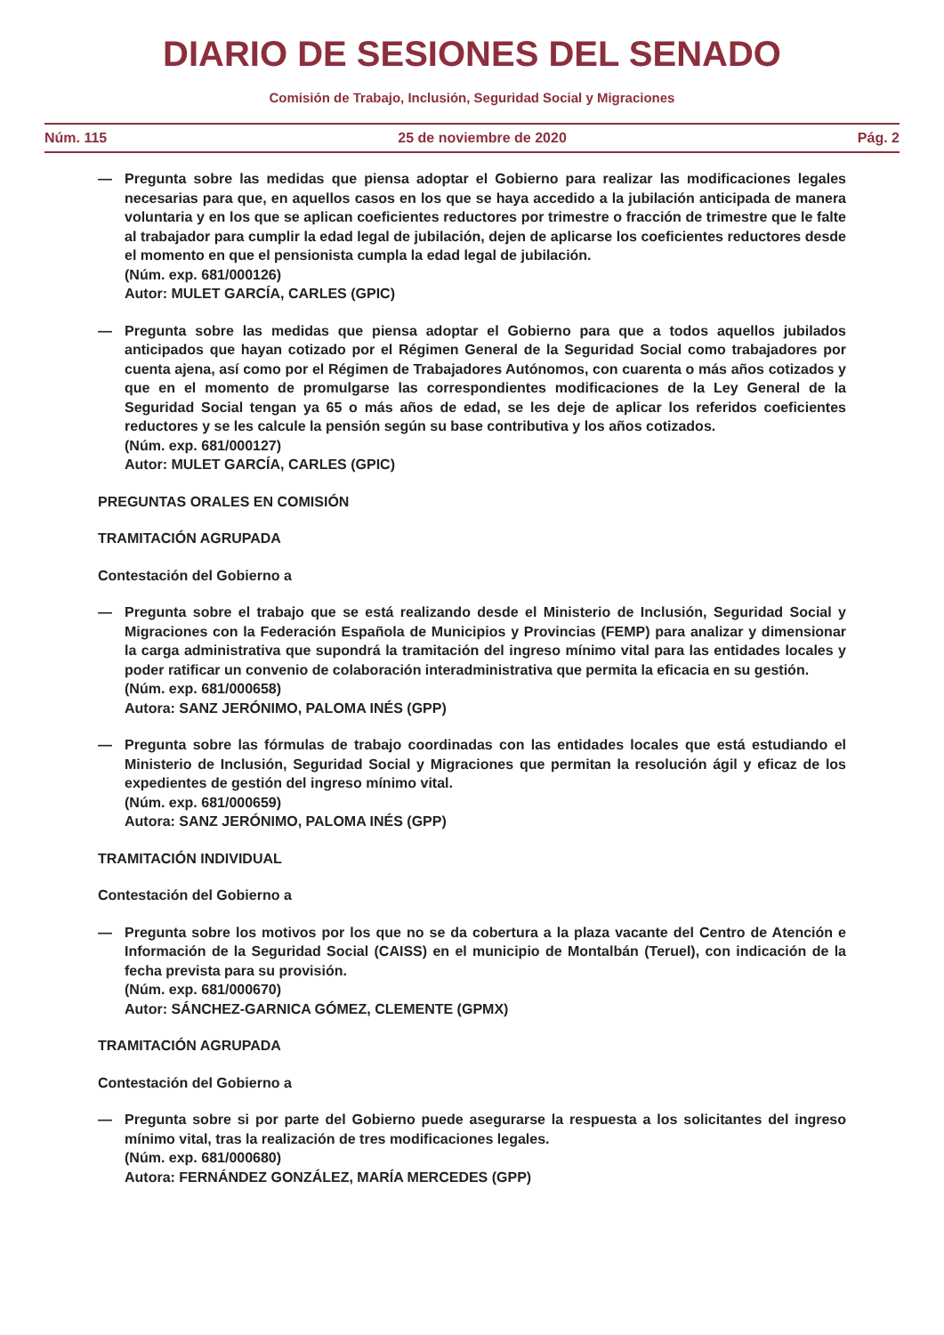DIARIO DE SESIONES DEL SENADO
Comisión de Trabajo, Inclusión, Seguridad Social y Migraciones
Núm. 115 25 de noviembre de 2020 Pág. 2
— Pregunta sobre las medidas que piensa adoptar el Gobierno para realizar las modificaciones legales necesarias para que, en aquellos casos en los que se haya accedido a la jubilación anticipada de manera voluntaria y en los que se aplican coeficientes reductores por trimestre o fracción de trimestre que le falte al trabajador para cumplir la edad legal de jubilación, dejen de aplicarse los coeficientes reductores desde el momento en que el pensionista cumpla la edad legal de jubilación.
(Núm. exp. 681/000126)
Autor: MULET GARCÍA, CARLES (GPIC)
— Pregunta sobre las medidas que piensa adoptar el Gobierno para que a todos aquellos jubilados anticipados que hayan cotizado por el Régimen General de la Seguridad Social como trabajadores por cuenta ajena, así como por el Régimen de Trabajadores Autónomos, con cuarenta o más años cotizados y que en el momento de promulgarse las correspondientes modificaciones de la Ley General de la Seguridad Social tengan ya 65 o más años de edad, se les deje de aplicar los referidos coeficientes reductores y se les calcule la pensión según su base contributiva y los años cotizados.
(Núm. exp. 681/000127)
Autor: MULET GARCÍA, CARLES (GPIC)
PREGUNTAS ORALES EN COMISIÓN
TRAMITACIÓN AGRUPADA
Contestación del Gobierno a
— Pregunta sobre el trabajo que se está realizando desde el Ministerio de Inclusión, Seguridad Social y Migraciones con la Federación Española de Municipios y Provincias (FEMP) para analizar y dimensionar la carga administrativa que supondrá la tramitación del ingreso mínimo vital para las entidades locales y poder ratificar un convenio de colaboración interadministrativa que permita la eficacia en su gestión.
(Núm. exp. 681/000658)
Autora: SANZ JERÓNIMO, PALOMA INÉS (GPP)
— Pregunta sobre las fórmulas de trabajo coordinadas con las entidades locales que está estudiando el Ministerio de Inclusión, Seguridad Social y Migraciones que permitan la resolución ágil y eficaz de los expedientes de gestión del ingreso mínimo vital.
(Núm. exp. 681/000659)
Autora: SANZ JERÓNIMO, PALOMA INÉS (GPP)
TRAMITACIÓN INDIVIDUAL
Contestación del Gobierno a
— Pregunta sobre los motivos por los que no se da cobertura a la plaza vacante del Centro de Atención e Información de la Seguridad Social (CAISS) en el municipio de Montalbán (Teruel), con indicación de la fecha prevista para su provisión.
(Núm. exp. 681/000670)
Autor: SÁNCHEZ-GARNICA GÓMEZ, CLEMENTE (GPMX)
TRAMITACIÓN AGRUPADA
Contestación del Gobierno a
— Pregunta sobre si por parte del Gobierno puede asegurarse la respuesta a los solicitantes del ingreso mínimo vital, tras la realización de tres modificaciones legales.
(Núm. exp. 681/000680)
Autora: FERNÁNDEZ GONZÁLEZ, MARÍA MERCEDES (GPP)